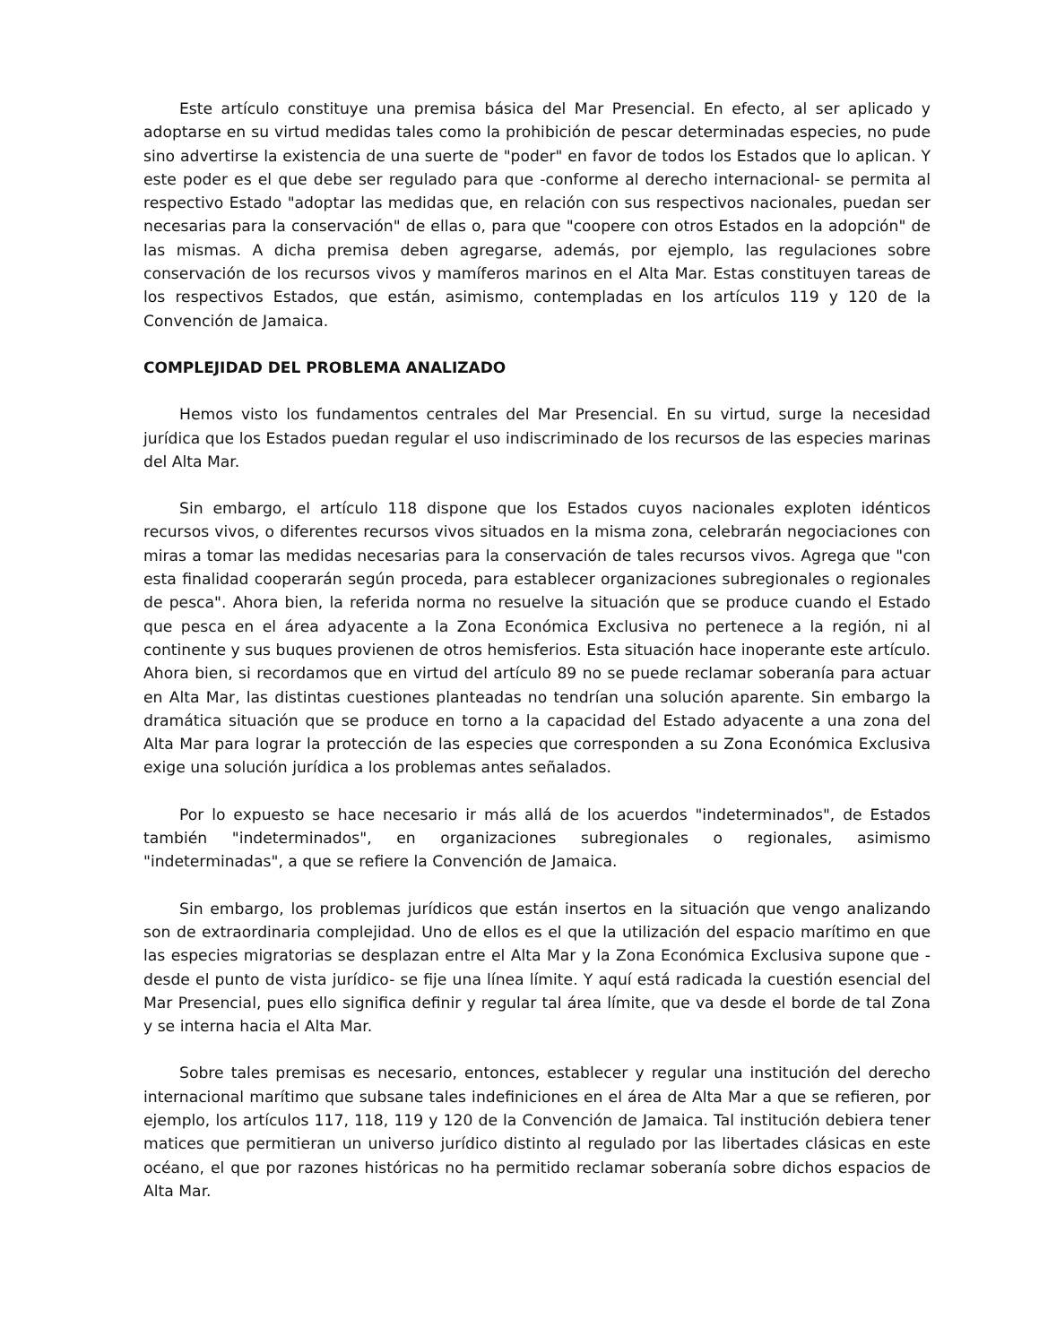Este artículo constituye una premisa básica del Mar Presencial. En efecto, al ser aplicado y adoptarse en su virtud medidas tales como la prohibición de pescar determinadas especies, no pude sino advertirse la existencia de una suerte de "poder" en favor de todos los Estados que lo aplican. Y este poder es el que debe ser regulado para que -conforme al derecho internacional- se permita al respectivo Estado "adoptar las medidas que, en relación con sus respectivos nacionales, puedan ser necesarias para la conservación" de ellas o, para que "coopere con otros Estados en la adopción" de las mismas. A dicha premisa deben agregarse, además, por ejemplo, las regulaciones sobre conservación de los recursos vivos y mamíferos marinos en el Alta Mar. Estas constituyen tareas de los respectivos Estados, que están, asimismo, contempladas en los artículos 119 y 120 de la Convención de Jamaica.
COMPLEJIDAD DEL PROBLEMA ANALIZADO
Hemos visto los fundamentos centrales del Mar Presencial. En su virtud, surge la necesidad jurídica que los Estados puedan regular el uso indiscriminado de los recursos de las especies marinas del Alta Mar.
Sin embargo, el artículo 118 dispone que los Estados cuyos nacionales exploten idénticos recursos vivos, o diferentes recursos vivos situados en la misma zona, celebrarán negociaciones con miras a tomar las medidas necesarias para la conservación de tales recursos vivos. Agrega que "con esta finalidad cooperarán según proceda, para establecer organizaciones subregionales o regionales de pesca". Ahora bien, la referida norma no resuelve la situación que se produce cuando el Estado que pesca en el área adyacente a la Zona Económica Exclusiva no pertenece a la región, ni al continente y sus buques provienen de otros hemisferios. Esta situación hace inoperante este artículo. Ahora bien, si recordamos que en virtud del artículo 89 no se puede reclamar soberanía para actuar en Alta Mar, las distintas cuestiones planteadas no tendrían una solución aparente. Sin embargo la dramática situación que se produce en torno a la capacidad del Estado adyacente a una zona del Alta Mar para lograr la protección de las especies que corresponden a su Zona Económica Exclusiva exige una solución jurídica a los problemas antes señalados.
Por lo expuesto se hace necesario ir más allá de los acuerdos "indeterminados", de Estados también "indeterminados", en organizaciones subregionales o regionales, asimismo "indeterminadas", a que se refiere la Convención de Jamaica.
Sin embargo, los problemas jurídicos que están insertos en la situación que vengo analizando son de extraordinaria complejidad. Uno de ellos es el que la utilización del espacio marítimo en que las especies migratorias se desplazan entre el Alta Mar y la Zona Económica Exclusiva supone que -desde el punto de vista jurídico- se fije una línea límite. Y aquí está radicada la cuestión esencial del Mar Presencial, pues ello significa definir y regular tal área límite, que va desde el borde de tal Zona y se interna hacia el Alta Mar.
Sobre tales premisas es necesario, entonces, establecer y regular una institución del derecho internacional marítimo que subsane tales indefiniciones en el área de Alta Mar a que se refieren, por ejemplo, los artículos 117, 118, 119 y 120 de la Convención de Jamaica. Tal institución debiera tener matices que permitieran un universo jurídico distinto al regulado por las libertades clásicas en este océano, el que por razones históricas no ha permitido reclamar soberanía sobre dichos espacios de Alta Mar.